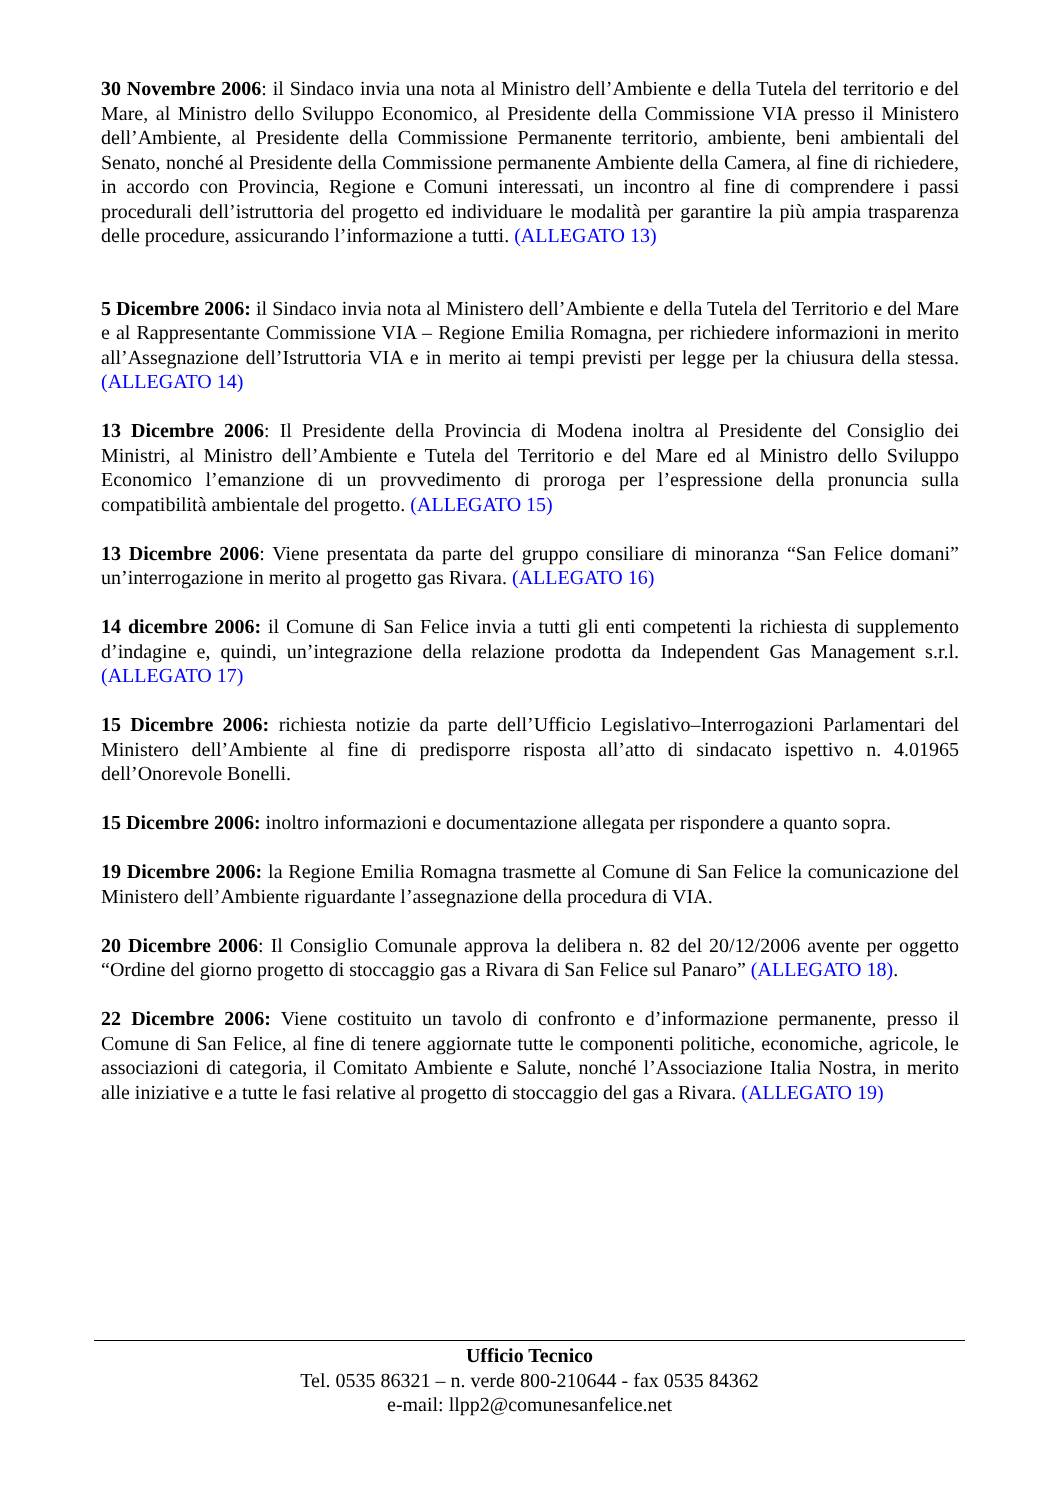30 Novembre 2006: il Sindaco invia una nota al Ministro dell’Ambiente e della Tutela del territorio e del Mare, al Ministro dello Sviluppo Economico, al Presidente della Commissione VIA presso il Ministero dell’Ambiente, al Presidente della Commissione Permanente territorio, ambiente, beni ambientali del Senato, nonché al Presidente della Commissione permanente Ambiente della Camera, al fine di richiedere, in accordo con Provincia, Regione e Comuni interessati, un incontro al fine di comprendere i passi procedurali dell’istruttoria del progetto ed individuare le modalità per garantire la più ampia trasparenza delle procedure, assicurando l’informazione a tutti. (ALLEGATO 13)
5 Dicembre 2006: il Sindaco invia nota al Ministero dell’Ambiente e della Tutela del Territorio e del Mare e al Rappresentante Commissione VIA – Regione Emilia Romagna, per richiedere informazioni in merito all’Assegnazione dell’Istruttoria VIA e in merito ai tempi previsti per legge per la chiusura della stessa. (ALLEGATO 14)
13 Dicembre 2006: Il Presidente della Provincia di Modena inoltra al Presidente del Consiglio dei Ministri, al Ministro dell’Ambiente e Tutela del Territorio e del Mare ed al Ministro dello Sviluppo Economico l’emanzione di un provvedimento di proroga per l’espressione della pronuncia sulla compatibilità ambientale del progetto. (ALLEGATO 15)
13 Dicembre 2006: Viene presentata da parte del gruppo consiliare di minoranza “San Felice domani” un’interrogazione in merito al progetto gas Rivara. (ALLEGATO 16)
14 dicembre 2006: il Comune di San Felice invia a tutti gli enti competenti la richiesta di supplemento d’indagine e, quindi, un’integrazione della relazione prodotta da Independent Gas Management s.r.l. (ALLEGATO 17)
15 Dicembre 2006: richiesta notizie da parte dell’Ufficio Legislativo–Interrogazioni Parlamentari del Ministero dell’Ambiente al fine di predisporre risposta all’atto di sindacato ispettivo n. 4.01965 dell’Onorevole Bonelli.
15 Dicembre 2006: inoltro informazioni e documentazione allegata per rispondere a quanto sopra.
19 Dicembre 2006: la Regione Emilia Romagna trasmette al Comune di San Felice la comunicazione del Ministero dell’Ambiente riguardante l’assegnazione della procedura di VIA.
20 Dicembre 2006: Il Consiglio Comunale approva la delibera n. 82 del 20/12/2006 avente per oggetto “Ordine del giorno progetto di stoccaggio gas a Rivara di San Felice sul Panaro” (ALLEGATO 18).
22 Dicembre 2006: Viene costituito un tavolo di confronto e d’informazione permanente, presso il Comune di San Felice, al fine di tenere aggiornate tutte le componenti politiche, economiche, agricole, le associazioni di categoria, il Comitato Ambiente e Salute, nonché l’Associazione Italia Nostra, in merito alle iniziative e a tutte le fasi relative al progetto di stoccaggio del gas a Rivara. (ALLEGATO 19)
Ufficio Tecnico
Tel. 0535 86321 – n. verde 800-210644 - fax 0535 84362
e-mail: llpp2@comunesanfelice.net